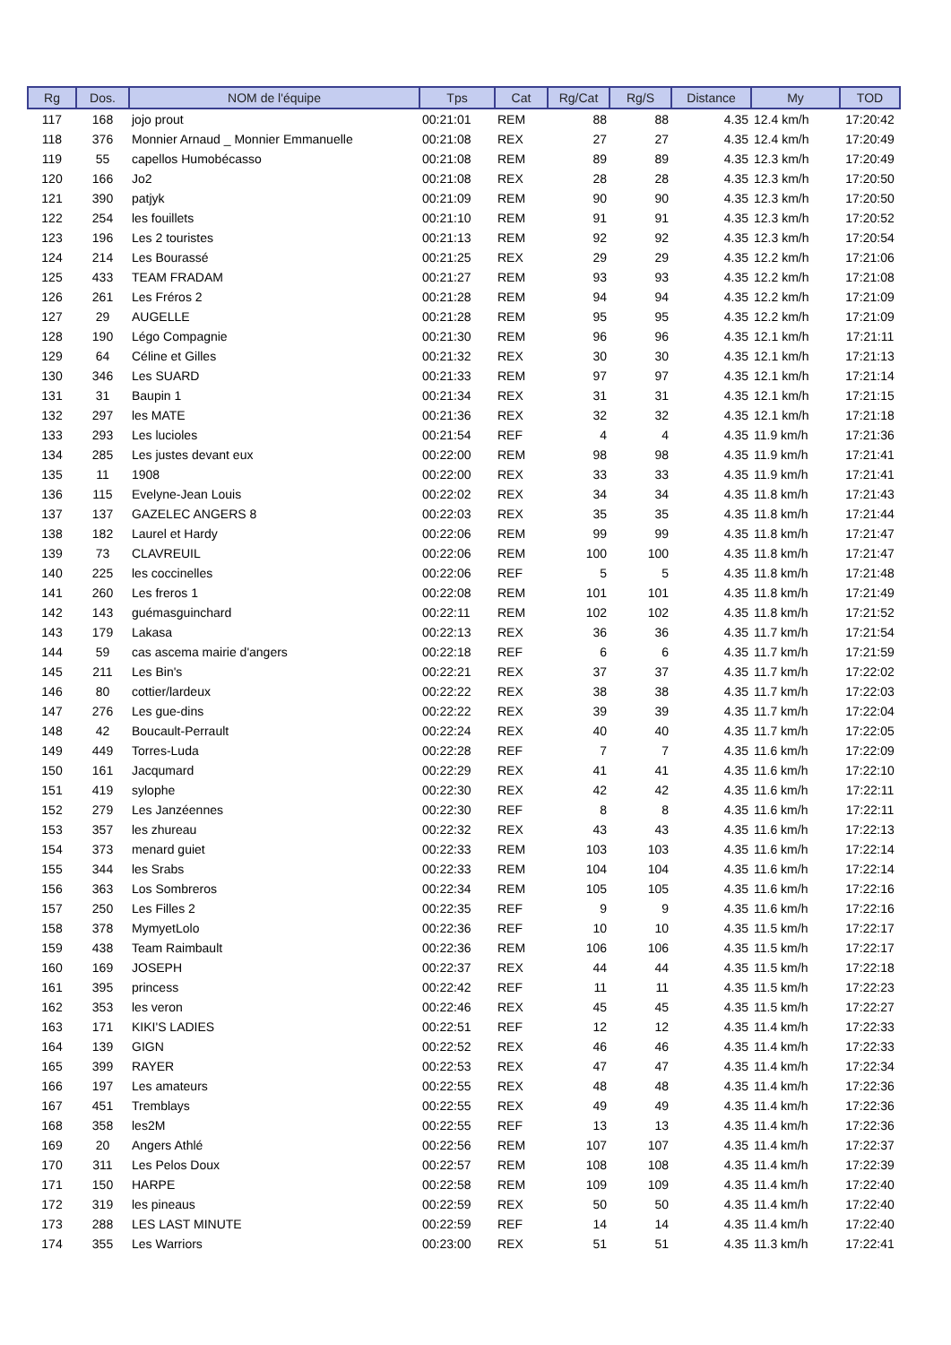| Rg | Dos. | NOM de l'équipe | Tps | Cat | Rg/Cat | Rg/S | Distance | My | TOD |
| --- | --- | --- | --- | --- | --- | --- | --- | --- | --- |
| 117 | 168 | jojo prout | 00:21:01 | REM | 88 | 88 | 4.35 | 12.4 km/h | 17:20:42 |
| 118 | 376 | Monnier Arnaud _ Monnier Emmanuelle | 00:21:08 | REX | 27 | 27 | 4.35 | 12.4 km/h | 17:20:49 |
| 119 | 55 | capellos Humobécasso | 00:21:08 | REM | 89 | 89 | 4.35 | 12.3 km/h | 17:20:49 |
| 120 | 166 | Jo2 | 00:21:08 | REX | 28 | 28 | 4.35 | 12.3 km/h | 17:20:50 |
| 121 | 390 | patjyk | 00:21:09 | REM | 90 | 90 | 4.35 | 12.3 km/h | 17:20:50 |
| 122 | 254 | les fouillets | 00:21:10 | REM | 91 | 91 | 4.35 | 12.3 km/h | 17:20:52 |
| 123 | 196 | Les 2 touristes | 00:21:13 | REM | 92 | 92 | 4.35 | 12.3 km/h | 17:20:54 |
| 124 | 214 | Les Bourassé | 00:21:25 | REX | 29 | 29 | 4.35 | 12.2 km/h | 17:21:06 |
| 125 | 433 | TEAM FRADAM | 00:21:27 | REM | 93 | 93 | 4.35 | 12.2 km/h | 17:21:08 |
| 126 | 261 | Les Fréros 2 | 00:21:28 | REM | 94 | 94 | 4.35 | 12.2 km/h | 17:21:09 |
| 127 | 29 | AUGELLE | 00:21:28 | REM | 95 | 95 | 4.35 | 12.2 km/h | 17:21:09 |
| 128 | 190 | Légo Compagnie | 00:21:30 | REM | 96 | 96 | 4.35 | 12.1 km/h | 17:21:11 |
| 129 | 64 | Céline et Gilles | 00:21:32 | REX | 30 | 30 | 4.35 | 12.1 km/h | 17:21:13 |
| 130 | 346 | Les SUARD | 00:21:33 | REM | 97 | 97 | 4.35 | 12.1 km/h | 17:21:14 |
| 131 | 31 | Baupin 1 | 00:21:34 | REX | 31 | 31 | 4.35 | 12.1 km/h | 17:21:15 |
| 132 | 297 | les MATE | 00:21:36 | REX | 32 | 32 | 4.35 | 12.1 km/h | 17:21:18 |
| 133 | 293 | Les lucioles | 00:21:54 | REF | 4 | 4 | 4.35 | 11.9 km/h | 17:21:36 |
| 134 | 285 | Les justes devant eux | 00:22:00 | REM | 98 | 98 | 4.35 | 11.9 km/h | 17:21:41 |
| 135 | 11 | 1908 | 00:22:00 | REX | 33 | 33 | 4.35 | 11.9 km/h | 17:21:41 |
| 136 | 115 | Evelyne-Jean Louis | 00:22:02 | REX | 34 | 34 | 4.35 | 11.8 km/h | 17:21:43 |
| 137 | 137 | GAZELEC ANGERS 8 | 00:22:03 | REX | 35 | 35 | 4.35 | 11.8 km/h | 17:21:44 |
| 138 | 182 | Laurel et Hardy | 00:22:06 | REM | 99 | 99 | 4.35 | 11.8 km/h | 17:21:47 |
| 139 | 73 | CLAVREUIL | 00:22:06 | REM | 100 | 100 | 4.35 | 11.8 km/h | 17:21:47 |
| 140 | 225 | les coccinelles | 00:22:06 | REF | 5 | 5 | 4.35 | 11.8 km/h | 17:21:48 |
| 141 | 260 | Les freros 1 | 00:22:08 | REM | 101 | 101 | 4.35 | 11.8 km/h | 17:21:49 |
| 142 | 143 | guémasguinchard | 00:22:11 | REM | 102 | 102 | 4.35 | 11.8 km/h | 17:21:52 |
| 143 | 179 | Lakasa | 00:22:13 | REX | 36 | 36 | 4.35 | 11.7 km/h | 17:21:54 |
| 144 | 59 | cas ascema mairie d'angers | 00:22:18 | REF | 6 | 6 | 4.35 | 11.7 km/h | 17:21:59 |
| 145 | 211 | Les Bin's | 00:22:21 | REX | 37 | 37 | 4.35 | 11.7 km/h | 17:22:02 |
| 146 | 80 | cottier/lardeux | 00:22:22 | REX | 38 | 38 | 4.35 | 11.7 km/h | 17:22:03 |
| 147 | 276 | Les gue-dins | 00:22:22 | REX | 39 | 39 | 4.35 | 11.7 km/h | 17:22:04 |
| 148 | 42 | Boucault-Perrault | 00:22:24 | REX | 40 | 40 | 4.35 | 11.7 km/h | 17:22:05 |
| 149 | 449 | Torres-Luda | 00:22:28 | REF | 7 | 7 | 4.35 | 11.6 km/h | 17:22:09 |
| 150 | 161 | Jacqumard | 00:22:29 | REX | 41 | 41 | 4.35 | 11.6 km/h | 17:22:10 |
| 151 | 419 | sylophe | 00:22:30 | REX | 42 | 42 | 4.35 | 11.6 km/h | 17:22:11 |
| 152 | 279 | Les Janzéennes | 00:22:30 | REF | 8 | 8 | 4.35 | 11.6 km/h | 17:22:11 |
| 153 | 357 | les zhureau | 00:22:32 | REX | 43 | 43 | 4.35 | 11.6 km/h | 17:22:13 |
| 154 | 373 | menard guiet | 00:22:33 | REM | 103 | 103 | 4.35 | 11.6 km/h | 17:22:14 |
| 155 | 344 | les Srabs | 00:22:33 | REM | 104 | 104 | 4.35 | 11.6 km/h | 17:22:14 |
| 156 | 363 | Los Sombreros | 00:22:34 | REM | 105 | 105 | 4.35 | 11.6 km/h | 17:22:16 |
| 157 | 250 | Les Filles 2 | 00:22:35 | REF | 9 | 9 | 4.35 | 11.6 km/h | 17:22:16 |
| 158 | 378 | MymyetLolo | 00:22:36 | REF | 10 | 10 | 4.35 | 11.5 km/h | 17:22:17 |
| 159 | 438 | Team Raimbault | 00:22:36 | REM | 106 | 106 | 4.35 | 11.5 km/h | 17:22:17 |
| 160 | 169 | JOSEPH | 00:22:37 | REX | 44 | 44 | 4.35 | 11.5 km/h | 17:22:18 |
| 161 | 395 | princess | 00:22:42 | REF | 11 | 11 | 4.35 | 11.5 km/h | 17:22:23 |
| 162 | 353 | les veron | 00:22:46 | REX | 45 | 45 | 4.35 | 11.5 km/h | 17:22:27 |
| 163 | 171 | KIKI'S LADIES | 00:22:51 | REF | 12 | 12 | 4.35 | 11.4 km/h | 17:22:33 |
| 164 | 139 | GIGN | 00:22:52 | REX | 46 | 46 | 4.35 | 11.4 km/h | 17:22:33 |
| 165 | 399 | RAYER | 00:22:53 | REX | 47 | 47 | 4.35 | 11.4 km/h | 17:22:34 |
| 166 | 197 | Les amateurs | 00:22:55 | REX | 48 | 48 | 4.35 | 11.4 km/h | 17:22:36 |
| 167 | 451 | Tremblays | 00:22:55 | REX | 49 | 49 | 4.35 | 11.4 km/h | 17:22:36 |
| 168 | 358 | les2M | 00:22:55 | REF | 13 | 13 | 4.35 | 11.4 km/h | 17:22:36 |
| 169 | 20 | Angers Athlé | 00:22:56 | REM | 107 | 107 | 4.35 | 11.4 km/h | 17:22:37 |
| 170 | 311 | Les Pelos Doux | 00:22:57 | REM | 108 | 108 | 4.35 | 11.4 km/h | 17:22:39 |
| 171 | 150 | HARPE | 00:22:58 | REM | 109 | 109 | 4.35 | 11.4 km/h | 17:22:40 |
| 172 | 319 | les pineaus | 00:22:59 | REX | 50 | 50 | 4.35 | 11.4 km/h | 17:22:40 |
| 173 | 288 | LES LAST MINUTE | 00:22:59 | REF | 14 | 14 | 4.35 | 11.4 km/h | 17:22:40 |
| 174 | 355 | Les Warriors | 00:23:00 | REX | 51 | 51 | 4.35 | 11.3 km/h | 17:22:41 |